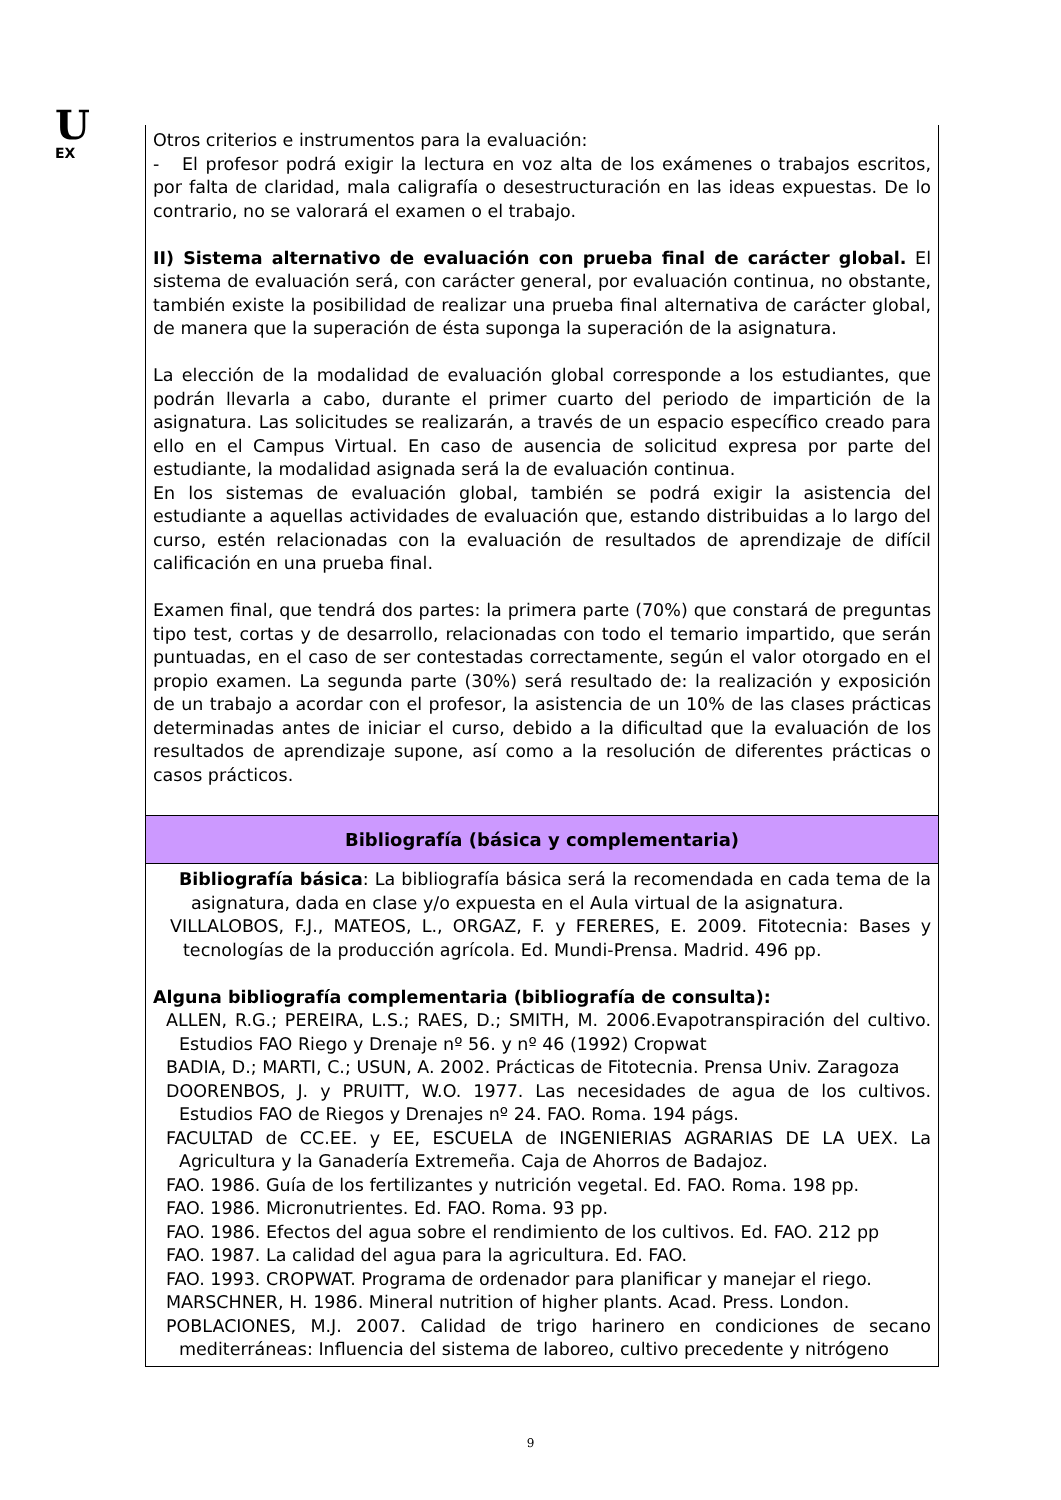U
EX
| Otros criterios e instrumentos para la evaluación: - El profesor podrá exigir la lectura en voz alta de los exámenes o trabajos escritos, por falta de claridad, mala caligrafía o desestructuración en las ideas expuestas. De lo contrario, no se valorará el examen o el trabajo. II) Sistema alternativo de evaluación con prueba final de carácter global. El sistema de evaluación será, con carácter general, por evaluación continua, no obstante, también existe la posibilidad de realizar una prueba final alternativa de carácter global, de manera que la superación de ésta suponga la superación de la asignatura. La elección de la modalidad de evaluación global corresponde a los estudiantes, que podrán llevarla a cabo, durante el primer cuarto del periodo de impartición de la asignatura. Las solicitudes se realizarán, a través de un espacio específico creado para ello en el Campus Virtual. En caso de ausencia de solicitud expresa por parte del estudiante, la modalidad asignada será la de evaluación continua. En los sistemas de evaluación global, también se podrá exigir la asistencia del estudiante a aquellas actividades de evaluación que, estando distribuidas a lo largo del curso, estén relacionadas con la evaluación de resultados de aprendizaje de difícil calificación en una prueba final. Examen final, que tendrá dos partes: la primera parte (70%) que constará de preguntas tipo test, cortas y de desarrollo, relacionadas con todo el temario impartido, que serán puntuadas, en el caso de ser contestadas correctamente, según el valor otorgado en el propio examen. La segunda parte (30%) será resultado de: la realización y exposición de un trabajo a acordar con el profesor, la asistencia de un 10% de las clases prácticas determinadas antes de iniciar el curso, debido a la dificultad que la evaluación de los resultados de aprendizaje supone, así como a la resolución de diferentes prácticas o casos prácticos. |
| Bibliografía (básica y complementaria) |
| Bibliografía básica : La bibliografía básica será la recomendada en cada tema de la asignatura, dada en clase y/o expuesta en el Aula virtual de la asignatura. VILLALOBOS, F.J., MATEOS, L., ORGAZ, F. y FERERES, E. 2009. Fitotecnia: Bases y tecnologías de la producción agrícola. Ed. Mundi-Prensa. Madrid. 496 pp. Alguna bibliografía complementaria (bibliografía de consulta): ALLEN, R.G.; PEREIRA, L.S.; RAES, D.; SMITH, M. 2006.Evapotranspiración del cultivo. Estudios FAO Riego y Drenaje nº 56. y nº 46 (1992) Cropwat BADIA, D.; MARTI, C.; USUN, A. 2002. Prácticas de Fitotecnia. Prensa Univ. Zaragoza DOORENBOS, J. y PRUITT, W.O. 1977. Las necesidades de agua de los cultivos. Estudios FAO de Riegos y Drenajes nº 24. FAO. Roma. 194 págs. FACULTAD de CC.EE. y EE, ESCUELA de INGENIERIAS AGRARIAS DE LA UEX. La Agricultura y la Ganadería Extremeña. Caja de Ahorros de Badajoz. FAO. 1986. Guía de los fertilizantes y nutrición vegetal. Ed. FAO. Roma. 198 pp. FAO. 1986. Micronutrientes. Ed. FAO. Roma. 93 pp. FAO. 1986. Efectos del agua sobre el rendimiento de los cultivos. Ed. FAO. 212 pp FAO. 1987. La calidad del agua para la agricultura. Ed. FAO. FAO. 1993. CROPWAT. Programa de ordenador para planificar y manejar el riego. MARSCHNER, H. 1986. Mineral nutrition of higher plants. Acad. Press. London. POBLACIONES, M.J. 2007. Calidad de trigo harinero en condiciones de secano mediterráneas: Influencia del sistema de laboreo, cultivo precedente y nitrógeno |
9